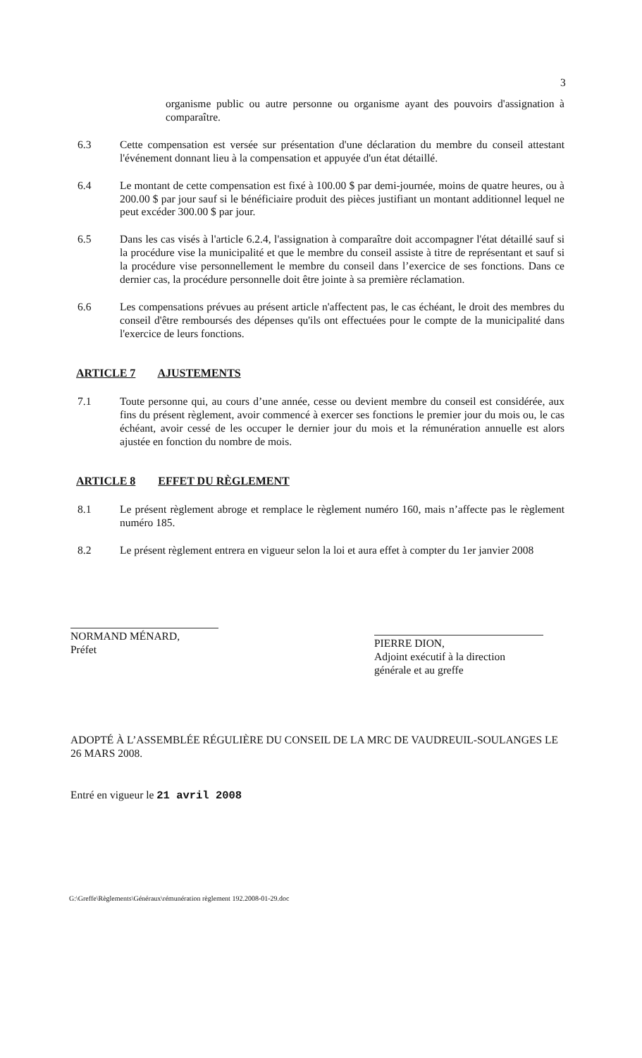3
organisme public ou autre personne ou organisme ayant des pouvoirs d'assignation à comparaître.
6.3 Cette compensation est versée sur présentation d'une déclaration du membre du conseil attestant l'événement donnant lieu à la compensation et appuyée d'un état détaillé.
6.4 Le montant de cette compensation est fixé à 100.00 $ par demi-journée, moins de quatre heures, ou à 200.00 $ par jour sauf si le bénéficiaire produit des pièces justifiant un montant additionnel lequel ne peut excéder 300.00 $ par jour.
6.5 Dans les cas visés à l'article 6.2.4, l'assignation à comparaître doit accompagner l'état détaillé sauf si la procédure vise la municipalité et que le membre du conseil assiste à titre de représentant et sauf si la procédure vise personnellement le membre du conseil dans l’exercice de ses fonctions. Dans ce dernier cas, la procédure personnelle doit être jointe à sa première réclamation.
6.6 Les compensations prévues au présent article n'affectent pas, le cas échéant, le droit des membres du conseil d'être remboursés des dépenses qu'ils ont effectuées pour le compte de la municipalité dans l'exercice de leurs fonctions.
ARTICLE 7 AJUSTEMENTS
7.1 Toute personne qui, au cours d’une année, cesse ou devient membre du conseil est considérée, aux fins du présent règlement, avoir commencé à exercer ses fonctions le premier jour du mois ou, le cas échéant, avoir cessé de les occuper le dernier jour du mois et la rémunération annuelle est alors ajustée en fonction du nombre de mois.
ARTICLE 8 EFFET DU RÈGLEMENT
8.1 Le présent règlement abroge et remplace le règlement numéro 160, mais n’affecte pas le règlement numéro 185.
8.2 Le présent règlement entrera en vigueur selon la loi et aura effet à compter du 1er janvier 2008
NORMAND MÉNARD,
Préfet
PIERRE DION,
Adjoint exécutif à la direction générale et au greffe
ADOPTÉ À L’ASSEMBLÉE RÉGULIÈRE DU CONSEIL DE LA MRC DE VAUDREUIL-SOULANGES LE 26 MARS 2008.
Entré en vigueur le 21 avril 2008
G:\Greffe\Règlements\Généraux\rémunération règlement 192.2008-01-29.doc